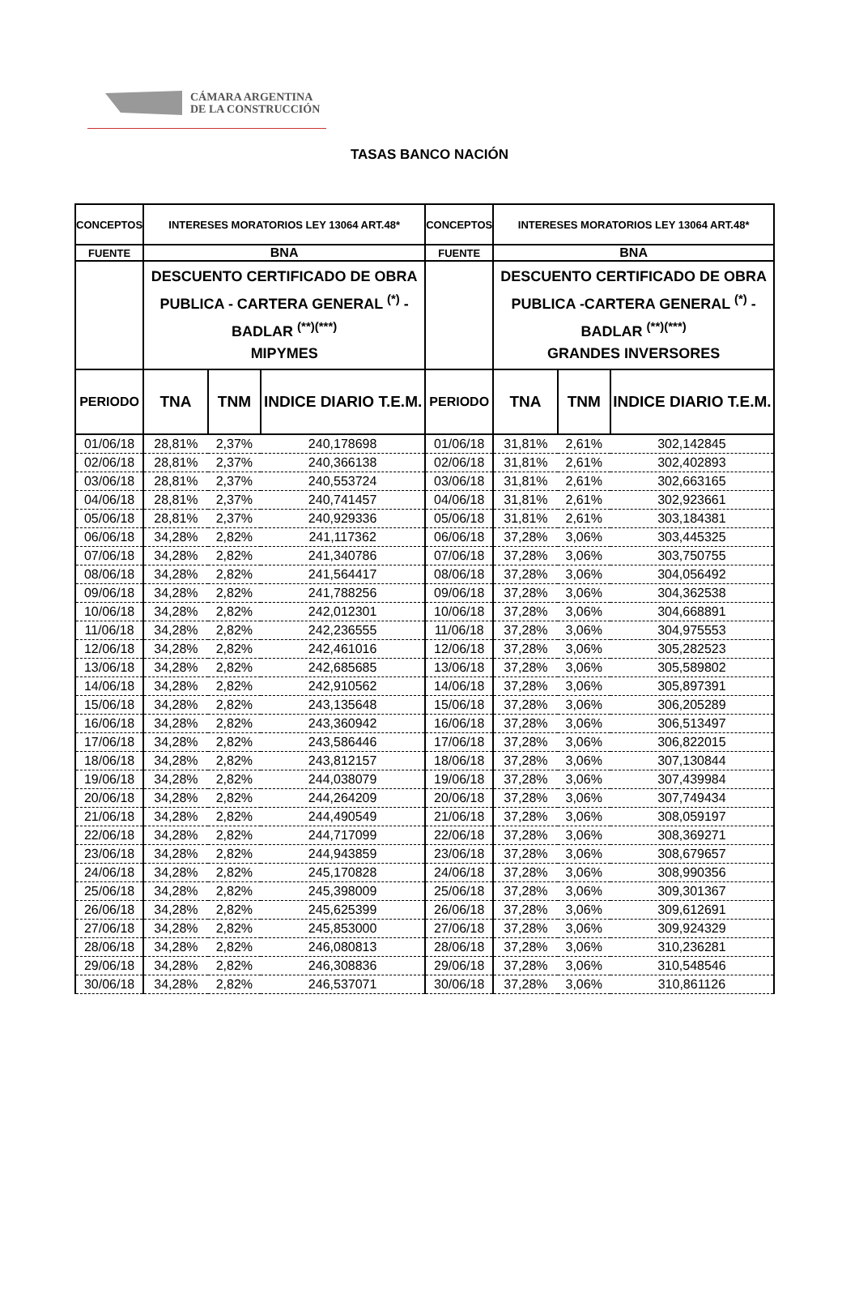CÁMARA ARGENTINA
DE LA CONSTRUCCIÓN
TASAS BANCO NACIÓN
| CONCEPTOS | INTERESES MORATORIOS LEY 13064 ART.48* | | | CONCEPTOS | INTERESES MORATORIOS LEY 13064 ART.48* | | |
| --- | --- | --- | --- | --- | --- | --- | --- |
| FUENTE | BNA | | | FUENTE | BNA | | |
| | DESCUENTO CERTIFICADO DE OBRA PUBLICA - CARTERA GENERAL <sup>(*)</sup> - BADLAR <sup>(**)(***)</sup> MIPYMES | | | | DESCUENTO CERTIFICADO DE OBRA PUBLICA -CARTERA GENERAL <sup>(*)</sup> - BADLAR <sup>(**)(***)</sup> GRANDES INVERSORES | | |
| PERIODO | TNA | TNM | INDICE DIARIO T.E.M. | PERIODO | TNA | TNM | INDICE DIARIO T.E.M. |
| 01/06/18 | 28,81% | 2,37% | 240,178698 | 01/06/18 | 31,81% | 2,61% | 302,142845 |
| 02/06/18 | 28,81% | 2,37% | 240,366138 | 02/06/18 | 31,81% | 2,61% | 302,402893 |
| 03/06/18 | 28,81% | 2,37% | 240,553724 | 03/06/18 | 31,81% | 2,61% | 302,663165 |
| 04/06/18 | 28,81% | 2,37% | 240,741457 | 04/06/18 | 31,81% | 2,61% | 302,923661 |
| 05/06/18 | 28,81% | 2,37% | 240,929336 | 05/06/18 | 31,81% | 2,61% | 303,184381 |
| 06/06/18 | 34,28% | 2,82% | 241,117362 | 06/06/18 | 37,28% | 3,06% | 303,445325 |
| 07/06/18 | 34,28% | 2,82% | 241,340786 | 07/06/18 | 37,28% | 3,06% | 303,750755 |
| 08/06/18 | 34,28% | 2,82% | 241,564417 | 08/06/18 | 37,28% | 3,06% | 304,056492 |
| 09/06/18 | 34,28% | 2,82% | 241,788256 | 09/06/18 | 37,28% | 3,06% | 304,362538 |
| 10/06/18 | 34,28% | 2,82% | 242,012301 | 10/06/18 | 37,28% | 3,06% | 304,668891 |
| 11/06/18 | 34,28% | 2,82% | 242,236555 | 11/06/18 | 37,28% | 3,06% | 304,975553 |
| 12/06/18 | 34,28% | 2,82% | 242,461016 | 12/06/18 | 37,28% | 3,06% | 305,282523 |
| 13/06/18 | 34,28% | 2,82% | 242,685685 | 13/06/18 | 37,28% | 3,06% | 305,589802 |
| 14/06/18 | 34,28% | 2,82% | 242,910562 | 14/06/18 | 37,28% | 3,06% | 305,897391 |
| 15/06/18 | 34,28% | 2,82% | 243,135648 | 15/06/18 | 37,28% | 3,06% | 306,205289 |
| 16/06/18 | 34,28% | 2,82% | 243,360942 | 16/06/18 | 37,28% | 3,06% | 306,513497 |
| 17/06/18 | 34,28% | 2,82% | 243,586446 | 17/06/18 | 37,28% | 3,06% | 306,822015 |
| 18/06/18 | 34,28% | 2,82% | 243,812157 | 18/06/18 | 37,28% | 3,06% | 307,130844 |
| 19/06/18 | 34,28% | 2,82% | 244,038079 | 19/06/18 | 37,28% | 3,06% | 307,439984 |
| 20/06/18 | 34,28% | 2,82% | 244,264209 | 20/06/18 | 37,28% | 3,06% | 307,749434 |
| 21/06/18 | 34,28% | 2,82% | 244,490549 | 21/06/18 | 37,28% | 3,06% | 308,059197 |
| 22/06/18 | 34,28% | 2,82% | 244,717099 | 22/06/18 | 37,28% | 3,06% | 308,369271 |
| 23/06/18 | 34,28% | 2,82% | 244,943859 | 23/06/18 | 37,28% | 3,06% | 308,679657 |
| 24/06/18 | 34,28% | 2,82% | 245,170828 | 24/06/18 | 37,28% | 3,06% | 308,990356 |
| 25/06/18 | 34,28% | 2,82% | 245,398009 | 25/06/18 | 37,28% | 3,06% | 309,301367 |
| 26/06/18 | 34,28% | 2,82% | 245,625399 | 26/06/18 | 37,28% | 3,06% | 309,612691 |
| 27/06/18 | 34,28% | 2,82% | 245,853000 | 27/06/18 | 37,28% | 3,06% | 309,924329 |
| 28/06/18 | 34,28% | 2,82% | 246,080813 | 28/06/18 | 37,28% | 3,06% | 310,236281 |
| 29/06/18 | 34,28% | 2,82% | 246,308836 | 29/06/18 | 37,28% | 3,06% | 310,548546 |
| 30/06/18 | 34,28% | 2,82% | 246,537071 | 30/06/18 | 37,28% | 3,06% | 310,861126 |